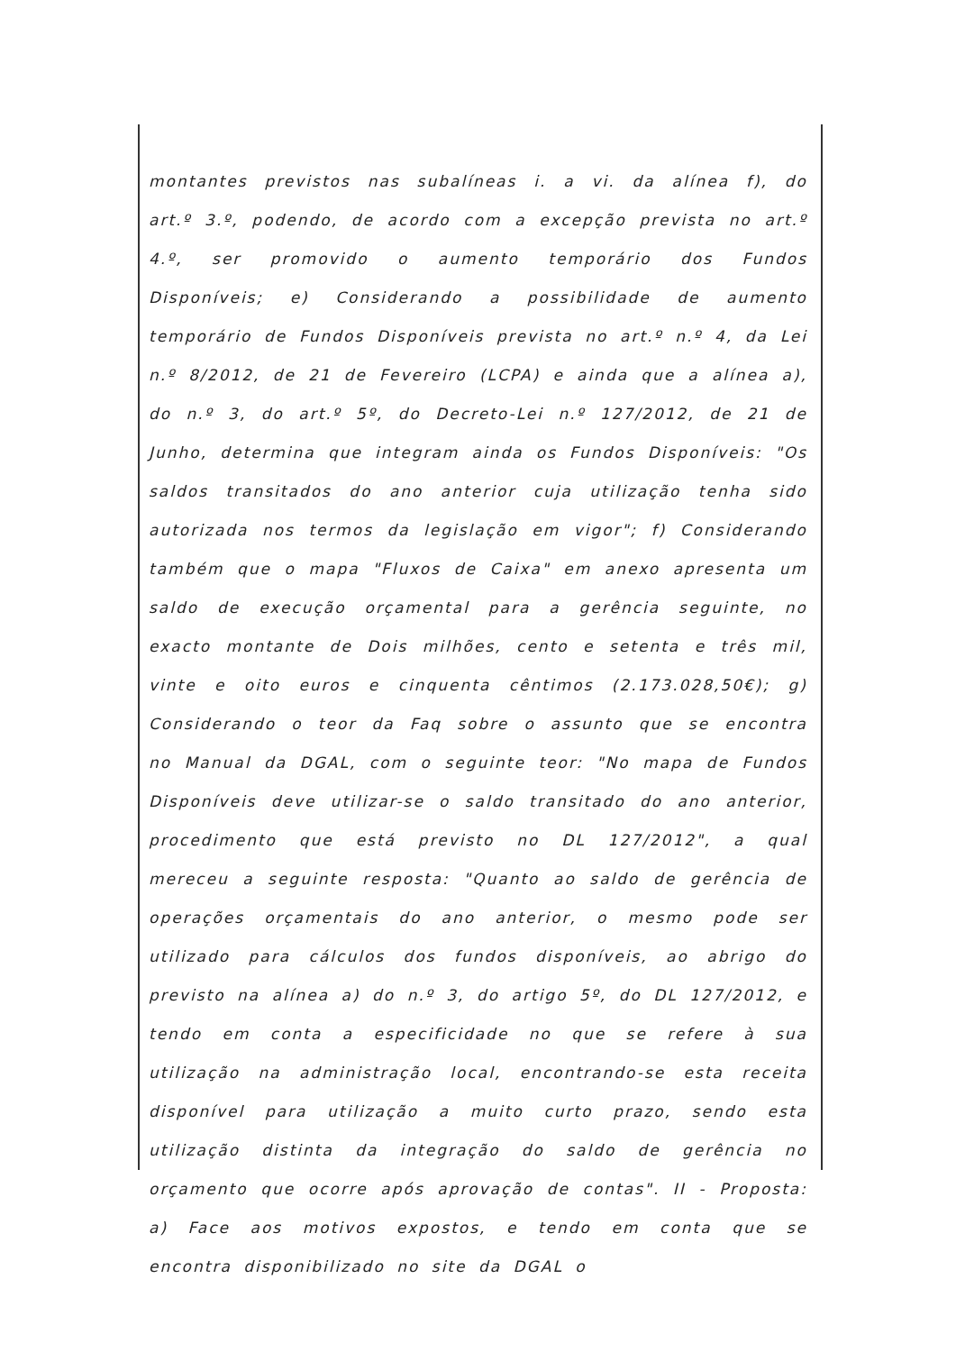montantes previstos nas subalíneas i. a vi. da alínea f), do art.º 3.º, podendo, de acordo com a excepção prevista no art.º 4.º, ser promovido o aumento temporário dos Fundos Disponíveis; e) Considerando a possibilidade de aumento temporário de Fundos Disponíveis prevista no art.º n.º 4, da Lei n.º 8/2012, de 21 de Fevereiro (LCPA) e ainda que a alínea a), do n.º 3, do art.º 5º, do Decreto-Lei n.º 127/2012, de 21 de Junho, determina que integram ainda os Fundos Disponíveis: "Os saldos transitados do ano anterior cuja utilização tenha sido autorizada nos termos da legislação em vigor"; f) Considerando também que o mapa "Fluxos de Caixa" em anexo apresenta um saldo de execução orçamental para a gerência seguinte, no exacto montante de Dois milhões, cento e setenta e três mil, vinte e oito euros e cinquenta cêntimos (2.173.028,50€); g) Considerando o teor da Faq sobre o assunto que se encontra no Manual da DGAL, com o seguinte teor: "No mapa de Fundos Disponíveis deve utilizar-se o saldo transitado do ano anterior, procedimento que está previsto no DL 127/2012", a qual mereceu a seguinte resposta: "Quanto ao saldo de gerência de operações orçamentais do ano anterior, o mesmo pode ser utilizado para cálculos dos fundos disponíveis, ao abrigo do previsto na alínea a) do n.º 3, do artigo 5º, do DL 127/2012, e tendo em conta a especificidade no que se refere à sua utilização na administração local, encontrando-se esta receita disponível para utilização a muito curto prazo, sendo esta utilização distinta da integração do saldo de gerência no orçamento que ocorre após aprovação de contas". II - Proposta: a) Face aos motivos expostos, e tendo em conta que se encontra disponibilizado no site da DGAL o